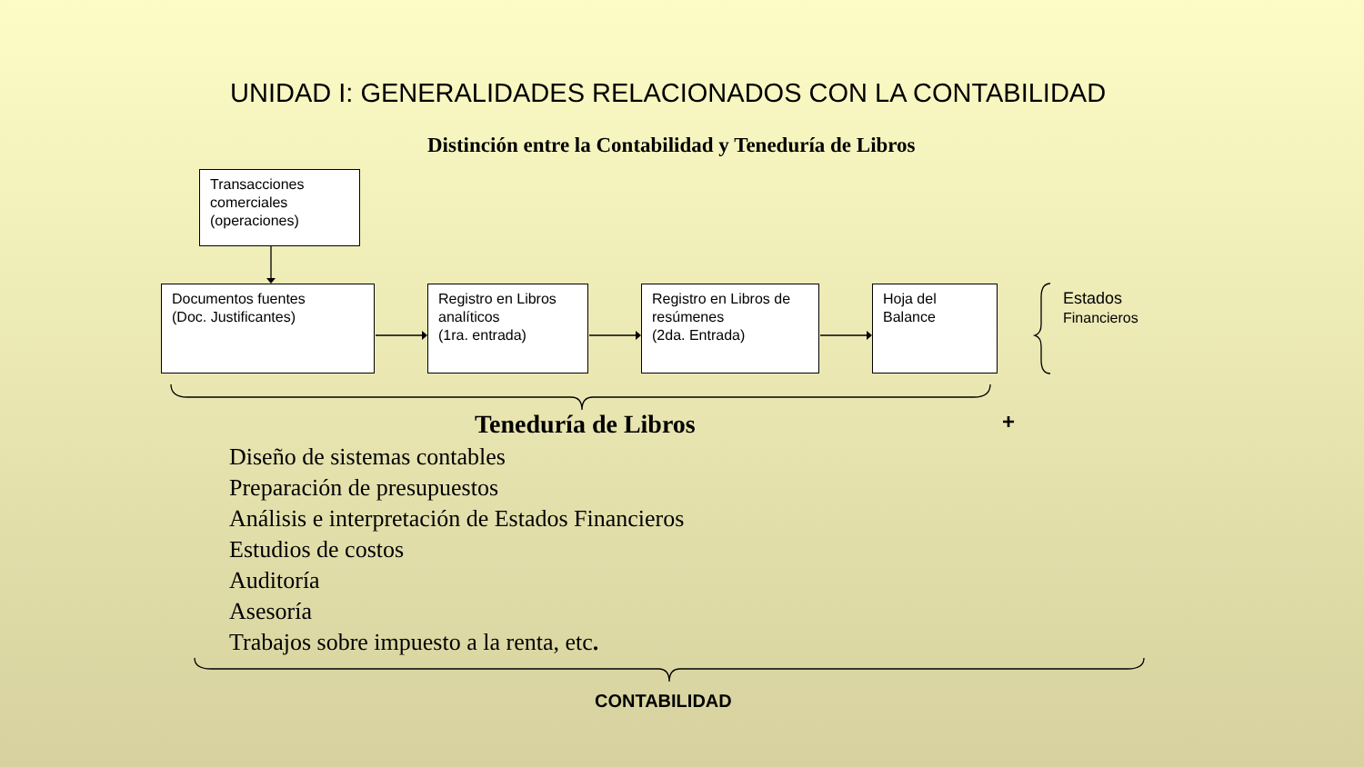UNIDAD I: GENERALIDADES RELACIONADOS CON LA CONTABILIDAD
Distinción entre la Contabilidad y Teneduría de Libros
Transacciones
comerciales
(operaciones)
Documentos fuentes
(Doc. Justificantes)
Registro en Libros
analíticos
(1ra. entrada)
Registro en Libros de
resúmenes
(2da. Entrada)
Hoja del
Balance
Estados
Financieros
Teneduría de Libros +
Diseño de sistemas contables
Preparación de presupuestos
Análisis e interpretación de Estados Financieros
Estudios de costos
Auditoría
Asesoría
Trabajos sobre impuesto a la renta, etc.
CONTABILIDAD